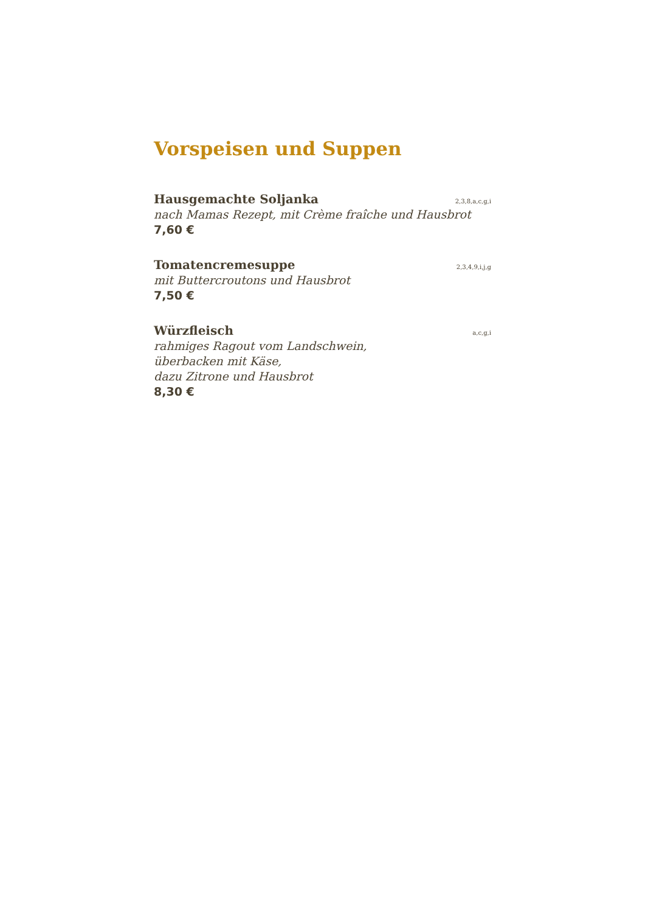Vorspeisen und Suppen
Hausgemachte Soljanka 2,3,8,a,c,g,i
nach Mamas Rezept, mit Crème fraîche und Hausbrot
7,60 €
Tomatencremesuppe 2,3,4,9,i,j,g
mit Buttercroutons und Hausbrot
7,50 €
Würzfleisch a,c,g,i
rahmiges Ragout vom Landschwein,
überbacken mit Käse,
dazu Zitrone und Hausbrot
8,30 €